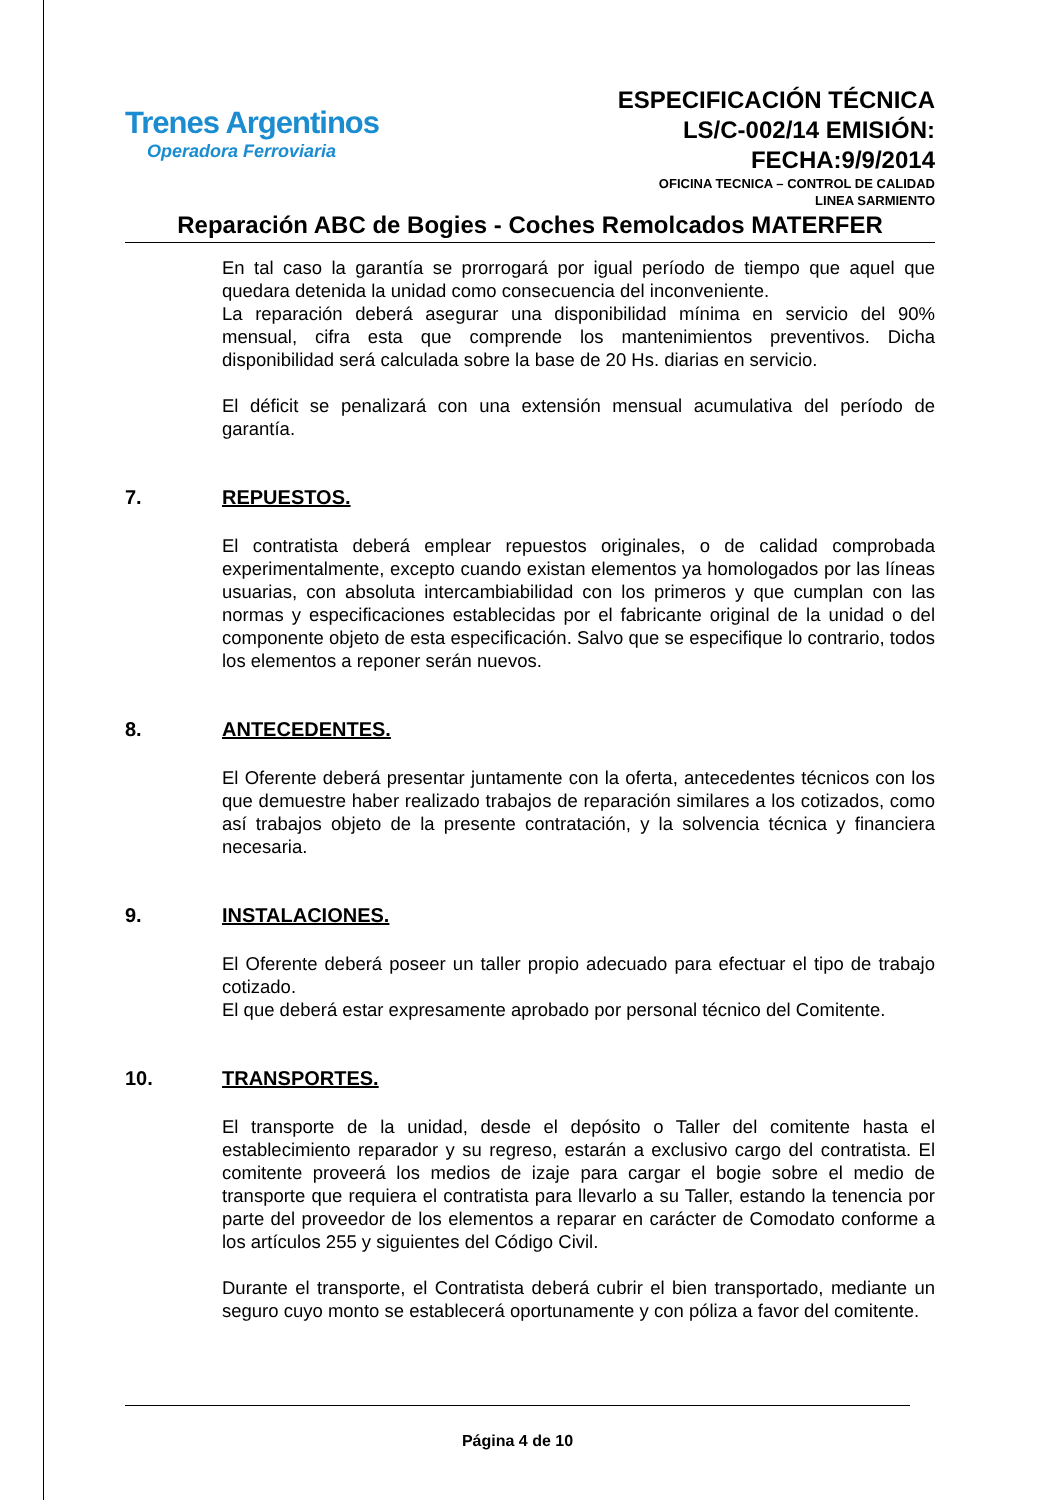Trenes Argentinos
Operadora Ferroviaria
ESPECIFICACIÓN TÉCNICA
LS/C-002/14 EMISIÓN:
FECHA:9/9/2014
OFICINA TECNICA – CONTROL DE CALIDAD
LINEA SARMIENTO
Reparación ABC de Bogies - Coches Remolcados MATERFER
En tal caso la garantía se prorrogará por igual período de tiempo que aquel que quedara detenida la unidad como consecuencia del inconveniente.
La reparación deberá asegurar una disponibilidad mínima en servicio del 90% mensual, cifra esta que comprende los mantenimientos preventivos. Dicha disponibilidad será calculada sobre la base de 20 Hs. diarias en servicio.
El déficit se penalizará con una extensión mensual acumulativa del período de garantía.
7. REPUESTOS.
El contratista deberá emplear repuestos originales, o de calidad comprobada experimentalmente, excepto cuando existan elementos ya homologados por las líneas usuarias, con absoluta intercambiabilidad con los primeros y que cumplan con las normas y especificaciones establecidas por el fabricante original de la unidad o del componente objeto de esta especificación. Salvo que se especifique lo contrario, todos los elementos a reponer serán nuevos.
8. ANTECEDENTES.
El Oferente deberá presentar juntamente con la oferta, antecedentes técnicos con los que demuestre haber realizado trabajos de reparación similares a los cotizados, como así trabajos objeto de la presente contratación, y la solvencia técnica y financiera necesaria.
9. INSTALACIONES.
El Oferente deberá poseer un taller propio adecuado para efectuar el tipo de trabajo cotizado.
El que deberá estar expresamente aprobado por personal técnico del Comitente.
10. TRANSPORTES.
El transporte de la unidad, desde el depósito o Taller del comitente hasta el establecimiento reparador y su regreso, estarán a exclusivo cargo del contratista. El comitente proveerá los medios de izaje para cargar el bogie sobre el medio de transporte que requiera el contratista para llevarlo a su Taller, estando la tenencia por parte del proveedor de los elementos a reparar en carácter de Comodato conforme a los artículos 255 y siguientes del Código Civil.
Durante el transporte, el Contratista deberá cubrir el bien transportado, mediante un seguro cuyo monto se establecerá oportunamente y con póliza a favor del comitente.
Página 4 de 10